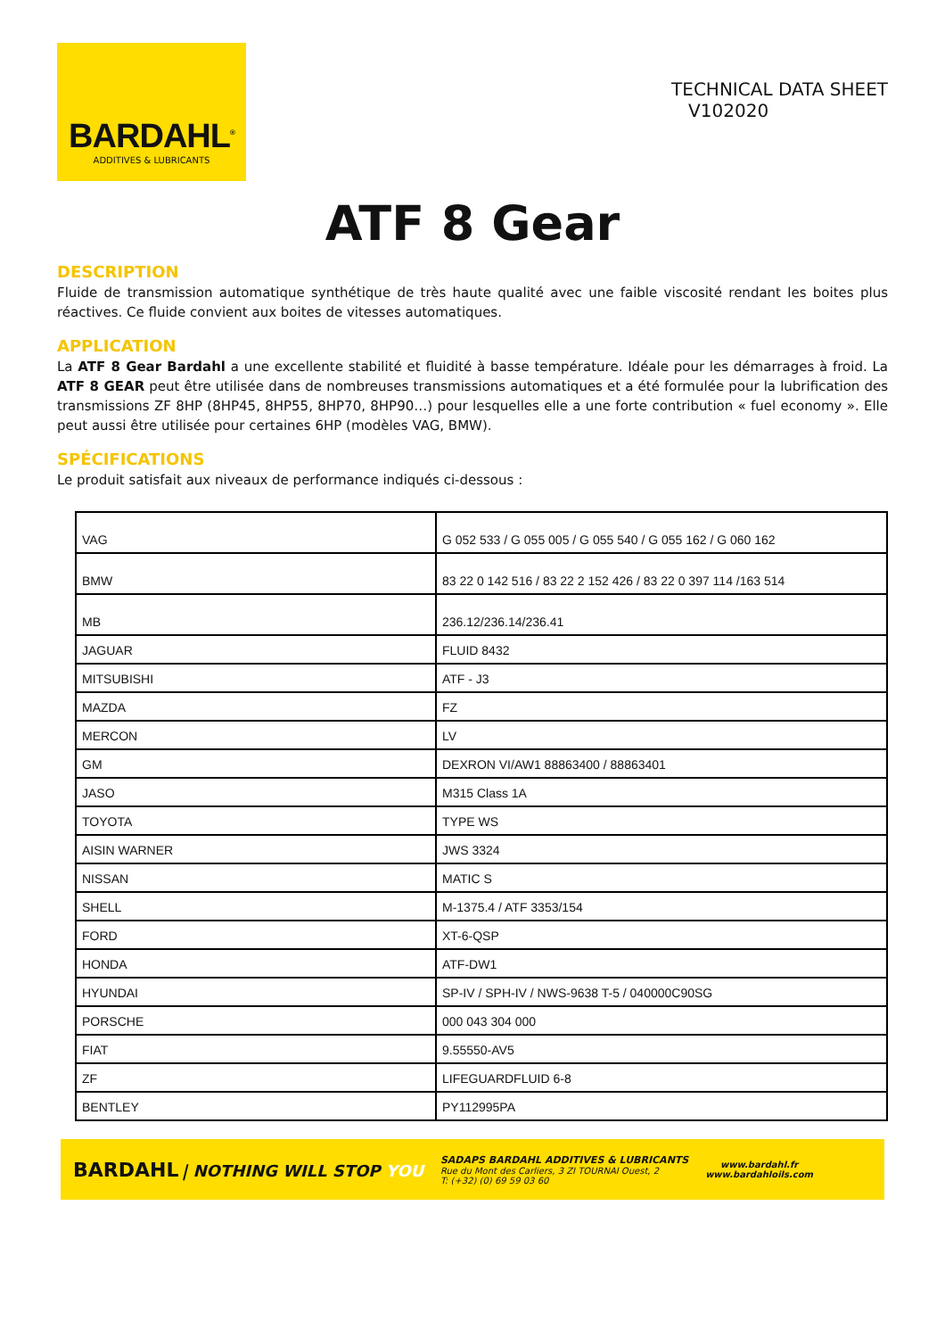BARDAHL<sup>®</sup>
ADDITIVES & LUBRICANTS
TECHNICAL DATA SHEET
V102020
ATF 8 Gear
DESCRIPTION
Fluide de transmission automatique synthétique de très haute qualité avec une faible viscosité rendant les boites plus réactives. Ce fluide convient aux boites de vitesses automatiques.
APPLICATION
La ATF 8 Gear Bardahl a une excellente stabilité et fluidité à basse température. Idéale pour les démarrages à froid. La ATF 8 GEAR peut être utilisée dans de nombreuses transmissions automatiques et a été formulée pour la lubrification des transmissions ZF 8HP (8HP45, 8HP55, 8HP70, 8HP90…) pour lesquelles elle a une forte contribution « fuel economy ». Elle peut aussi être utilisée pour certaines 6HP (modèles VAG, BMW).
SPÉCIFICATIONS
Le produit satisfait aux niveaux de performance indiqués ci-dessous :
| VAG | G 052 533 / G 055 005 / G 055 540 / G 055 162 / G 060 162 |
| BMW | 83 22 0 142 516 / 83 22 2 152 426 / 83 22 0 397 114 /163 514 |
| MB | 236.12/236.14/236.41 |
| JAGUAR | FLUID 8432 |
| MITSUBISHI | ATF - J3 |
| MAZDA | FZ |
| MERCON | LV |
| GM | DEXRON VI/AW1 88863400 / 88863401 |
| JASO | M315 Class 1A |
| TOYOTA | TYPE WS |
| AISIN WARNER | JWS 3324 |
| NISSAN | MATIC S |
| SHELL | M-1375.4 / ATF 3353/154 |
| FORD | XT-6-QSP |
| HONDA | ATF-DW1 |
| HYUNDAI | SP-IV / SPH-IV / NWS-9638 T-5 / 040000C90SG |
| PORSCHE | 000 043 304 000 |
| FIAT | 9.55550-AV5 |
| ZF | LIFEGUARDFLUID 6-8 |
| BENTLEY | PY112995PA |
BARDAHL | NOTHING WILL STOP YOU
SADAPS BARDAHL ADDITIVES & LUBRICANTS
Rue du Mont des Carliers, 3 ZI TOURNAI Ouest, 2
T: (+32) (0) 69 59 03 60
www.bardahl.fr
www.bardahloils.com